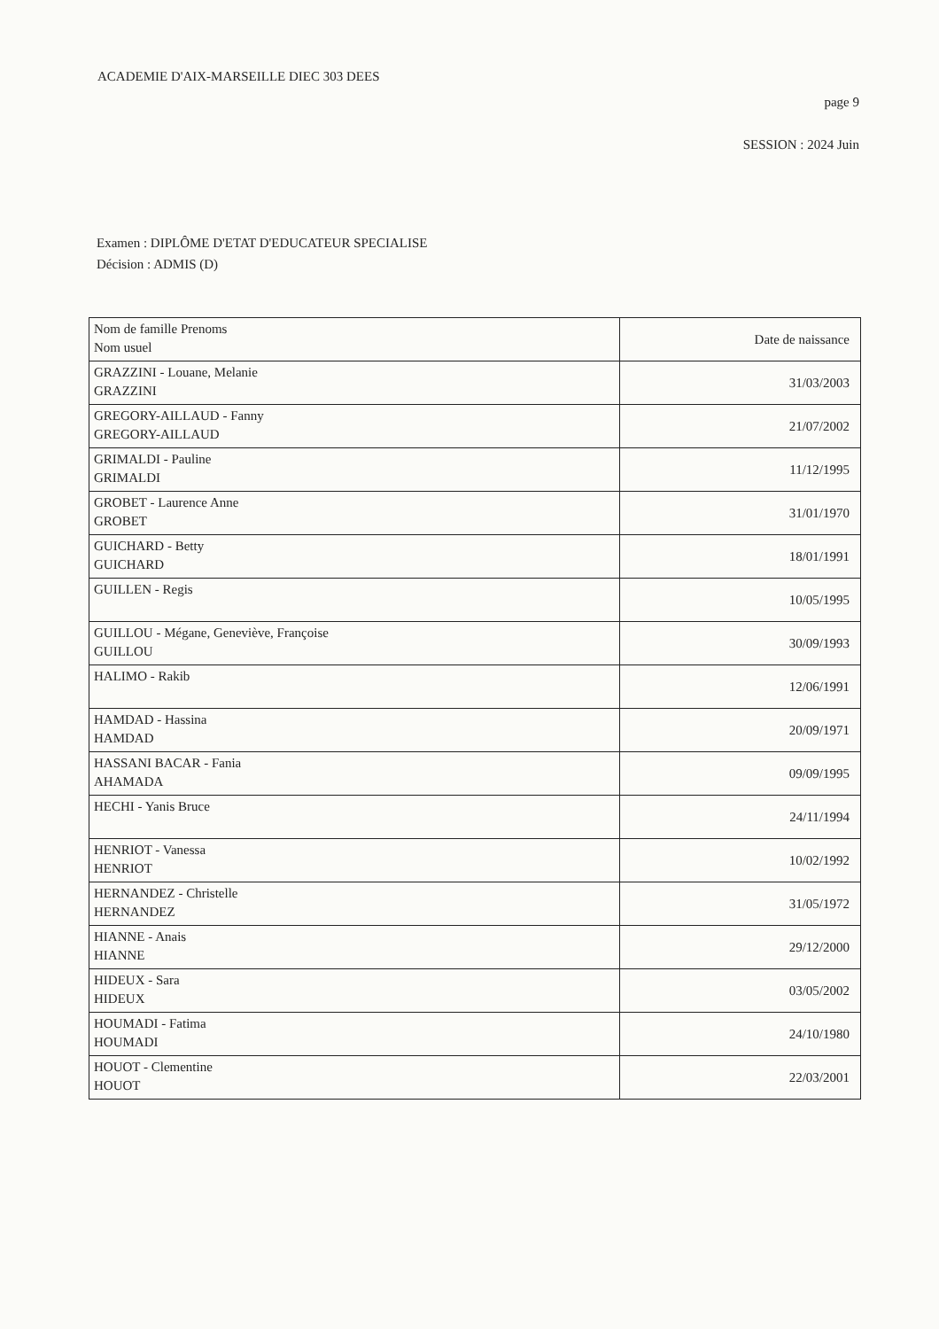ACADEMIE D'AIX-MARSEILLE DIEC 303 DEES
page 9
SESSION : 2024 Juin
Examen : DIPLÔME D'ETAT D'EDUCATEUR SPECIALISE
Décision : ADMIS (D)
| Nom de famille Prenoms Nom usuel | Date de naissance |
| GRAZZINI - Louane, Melanie GRAZZINI | 31/03/2003 |
| GREGORY-AILLAUD - Fanny GREGORY-AILLAUD | 21/07/2002 |
| GRIMALDI - Pauline GRIMALDI | 11/12/1995 |
| GROBET - Laurence Anne GROBET | 31/01/1970 |
| GUICHARD - Betty GUICHARD | 18/01/1991 |
| GUILLEN - Regis | 10/05/1995 |
| GUILLOU - Mégane, Geneviève, Françoise GUILLOU | 30/09/1993 |
| HALIMO - Rakib | 12/06/1991 |
| HAMDAD - Hassina HAMDAD | 20/09/1971 |
| HASSANI BACAR - Fania AHAMADA | 09/09/1995 |
| HECHI - Yanis Bruce | 24/11/1994 |
| HENRIOT - Vanessa HENRIOT | 10/02/1992 |
| HERNANDEZ - Christelle HERNANDEZ | 31/05/1972 |
| HIANNE - Anais HIANNE | 29/12/2000 |
| HIDEUX - Sara HIDEUX | 03/05/2002 |
| HOUMADI - Fatima HOUMADI | 24/10/1980 |
| HOUOT - Clementine HOUOT | 22/03/2001 |